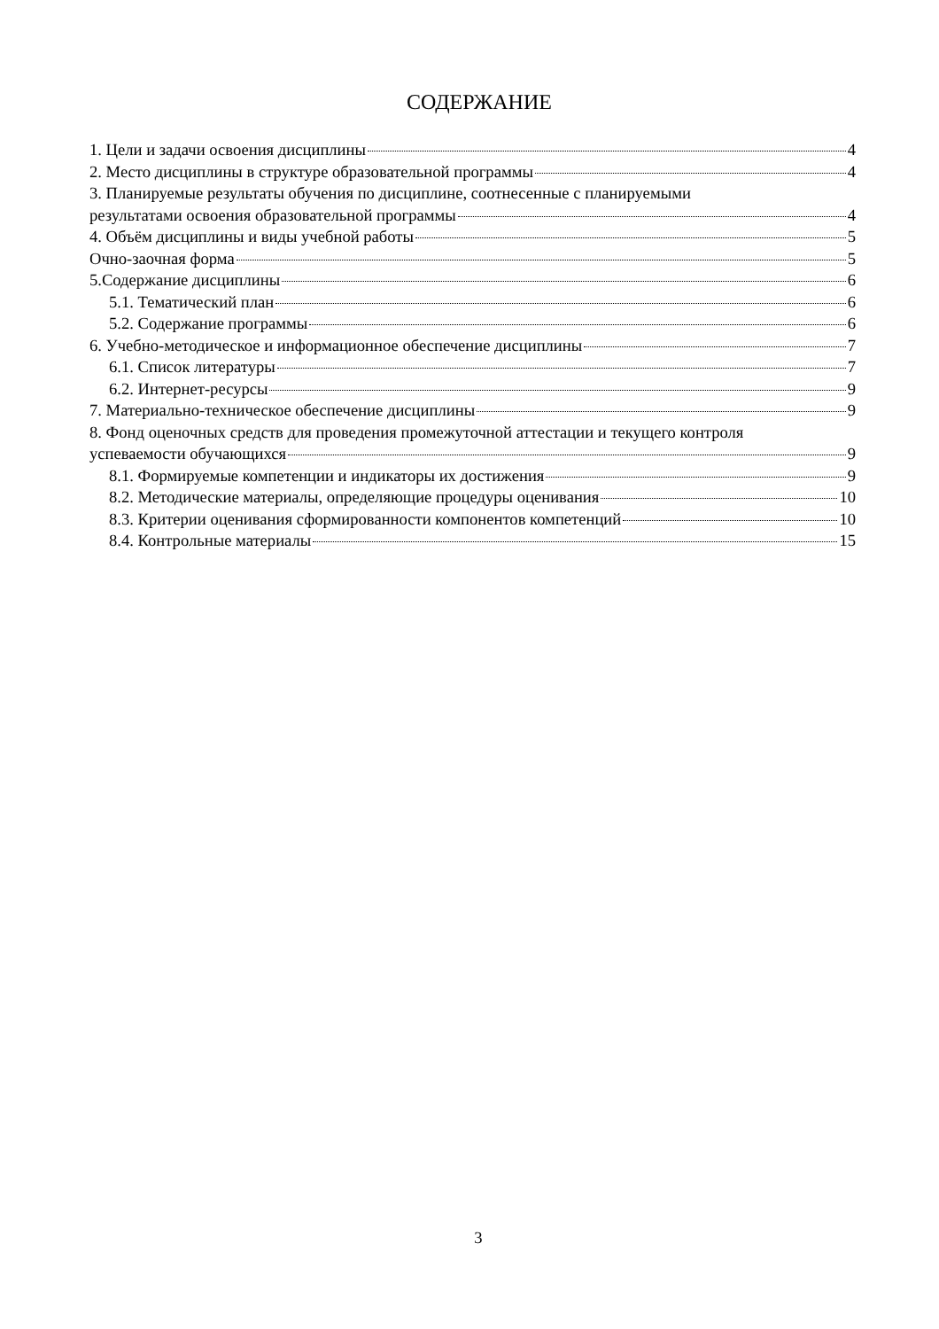СОДЕРЖАНИЕ
1. Цели и задачи освоения дисциплины 4
2. Место дисциплины в структуре образовательной программы 4
3. Планируемые результаты обучения по дисциплине, соотнесенные с планируемыми
результатами освоения образовательной программы 4
4. Объём дисциплины и виды учебной работы 5
Очно-заочная форма 5
5.Содержание дисциплины 6
5.1. Тематический план 6
5.2. Содержание программы 6
6. Учебно-методическое и информационное обеспечение дисциплины 7
6.1. Список литературы 7
6.2. Интернет-ресурсы 9
7. Материально-техническое обеспечение дисциплины 9
8. Фонд оценочных средств для проведения промежуточной аттестации и текущего контроля
успеваемости обучающихся 9
8.1. Формируемые компетенции и индикаторы их достижения 9
8.2. Методические материалы, определяющие процедуры оценивания 10
8.3. Критерии оценивания сформированности компонентов компетенций 10
8.4. Контрольные материалы 15
3